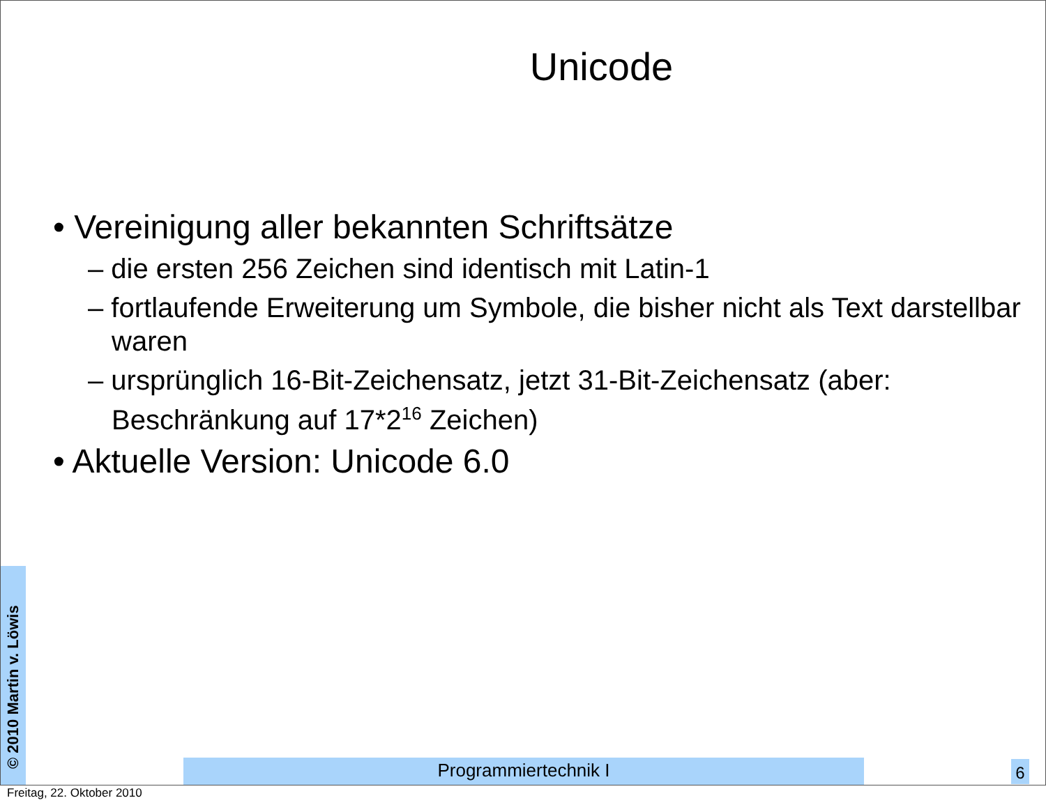Unicode
• Vereinigung aller bekannten Schriftsätze
– die ersten 256 Zeichen sind identisch mit Latin-1
– fortlaufende Erweiterung um Symbole, die bisher nicht als Text darstellbar waren
– ursprünglich 16-Bit-Zeichensatz, jetzt 31-Bit-Zeichensatz (aber: Beschränkung auf 17*2<sup>16</sup> Zeichen)
• Aktuelle Version: Unicode 6.0
© 2010 Martin v. Löwis
Programmiertechnik I 6
Freitag, 22. Oktober 2010